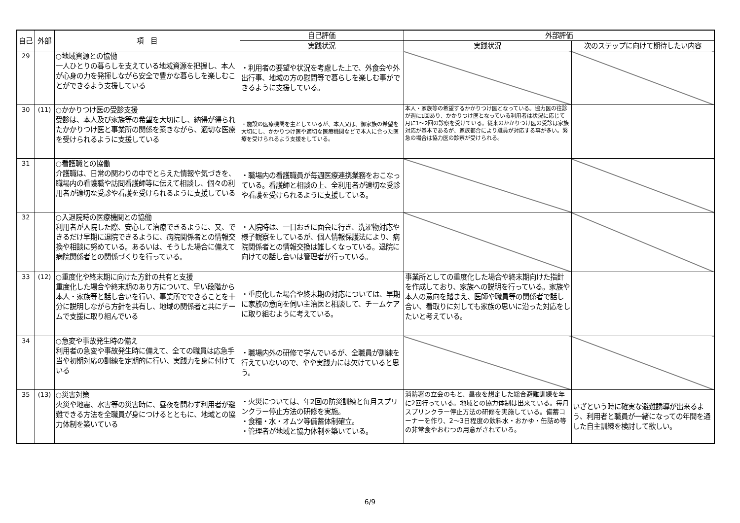| 自己 | 外部 | 項 目 | 自己評価 | 外部評価 | |
| --- | --- | --- | --- | --- | --- |
| | | | 実践状況 | 実践状況 | 次のステップに向けて期待したい内容 |
| 29 | | ○地域資源との協働 一人ひとりの暮らしを支えている地域資源を把握し、本人が心身の力を発揮しながら安全で豊かな暮らしを楽しむことができるよう支援している | ・利用者の要望や状況を考慮した上で、外食会や外出行事、地域の方の慰問等で暮らしを楽しむ事ができるように支援している。 | | |
| 30 | (11) | ○かかりつけ医の受診支援 受診は、本人及び家族等の希望を大切にし、納得が得られたかかりつけ医と事業所の関係を築きながら、適切な医療を受けられるように支援している | ・施設の医療機関を主としているが、本人又は、御家族の希望を大切にし、かかりつけ医や適切な医療機関などで本人に合った医療を受けられるよう支援をしている。 | 本人・家族等の希望するかかりつけ医となっている。協力医の往診が週に1回あり、かかりつけ医となっている利用者は状況に応じて月に1～2回の診察を受けている。従来のかかりつけ医の受診は家族対応が基本であるが、家族都合により職員が対応する事が多い。緊急の場合は協力医の診察が受けられる。 | |
| 31 | | ○看護職との協働 介護職は、日常の関わりの中でとらえた情報や気づきを、職場内の看護職や訪問看護師等に伝えて相談し、個々の利用者が適切な受診や看護を受けられるように支援している | ・職場内の看護職員が毎週医療連携業務をおこなっている。看護師と相談の上、全利用者が適切な受診や看護を受けられるように支援している。 | | |
| 32 | | ○入退院時の医療機関との協働 利用者が入院した際、安心して治療できるように、又、できるだけ早期に退院できるように、病院関係者との情報交換や相談に努めている。あるいは、そうした場合に備えて病院関係者との関係づくりを行っている。 | ・入院時は、一日おきに面会に行き、洗濯物対応や様子観察をしているが、個人情報保護法により、病院関係者との情報交換は難しくなっている。退院に向けての話し合いは管理者が行っている。 | | |
| 33 | (12) | ○重度化や終末期に向けた方針の共有と支援 重度化した場合や終末期のあり方について、早い段階から本人・家族等と話し合いを行い、事業所でできることを十分に説明しながら方針を共有し、地域の関係者と共にチームで支援に取り組んでいる | ・重度化した場合や終末期の対応については、早期に家族の意向を伺い主治医と相談して、チームケアに取り組むように考えている。 | 事業所としての重度化した場合や終末期向けた指針を作成しており、家族への説明を行っている。家族や本人の意向を踏まえ、医師や職員等の関係者で話し合い、看取りに対しても家族の思いに沿った対応をしたいと考えている。 | |
| 34 | | ○急変や事故発生時の備え 利用者の急変や事故発生時に備えて、全ての職員は応急手当や初期対応の訓練を定期的に行い、実践力を身に付けている | ・職場内外の研修で学んでいるが、全職員が訓練を行えていないので、やや実践力には欠けていると思う。 | | |
| 35 | (13) | ○災害対策 火災や地震、水害等の災害時に、昼夜を問わず利用者が避難できる方法を全職員が身につけるとともに、地域との協力体制を築いている | ・火災については、年2回の防災訓練と毎月スプリンクラー停止方法の研修を実施。 ・食糧・水・オムツ等備蓄体制確立。 ・管理者が地域と協力体制を築いている。 | 消防署の立会のもと、昼夜を想定した総合避難訓練を年に2回行っている。地域との協力体制は出来ている。毎月スプリンクラー停止方法の研修を実施している。備蓄コーナーを作り、2～3日程度の飲料水・おかゆ・缶詰め等の非常食やおむつの用意がされている。 | いざという時に確実な避難誘導が出来るよう、利用者と職員が一緒になっての年間を通した自主訓練を検討して欲しい。 |
6/9